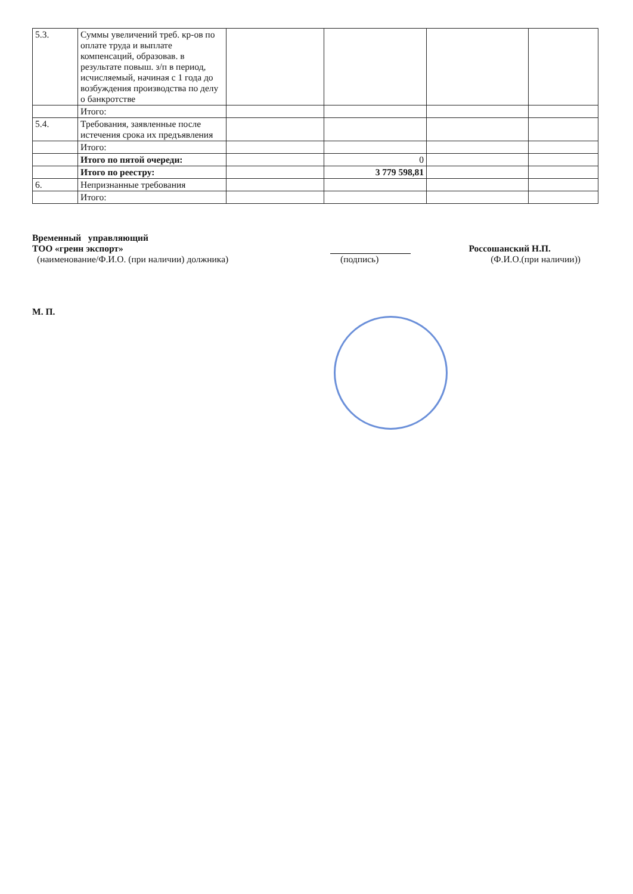| 5.3. | Суммы увеличений треб. кр-ов по оплате труда и выплате компенсаций, образовав. в результате повыш. з/п в период, исчисляемый, начиная с 1 года до возбуждения производства по делу о банкротстве | | | | |
| | Итого: | | | | |
| 5.4. | Требования, заявленные после истечения срока их предъявления | | | | |
| | Итого: | | | | |
| | Итого по пятой очереди: | | 0 | | |
| | Итого по реестру: | | 3 779 598,81 | | |
| 6. | Непризнанные требования | | | | |
| | Итого: | | | | |
Временный управляющий
ТОО «греин экспорт» Россошанский Н.П.
(наименование/Ф.И.О. (при наличии) должника) (подпись) (Ф.И.О.(при наличии))
М. П.